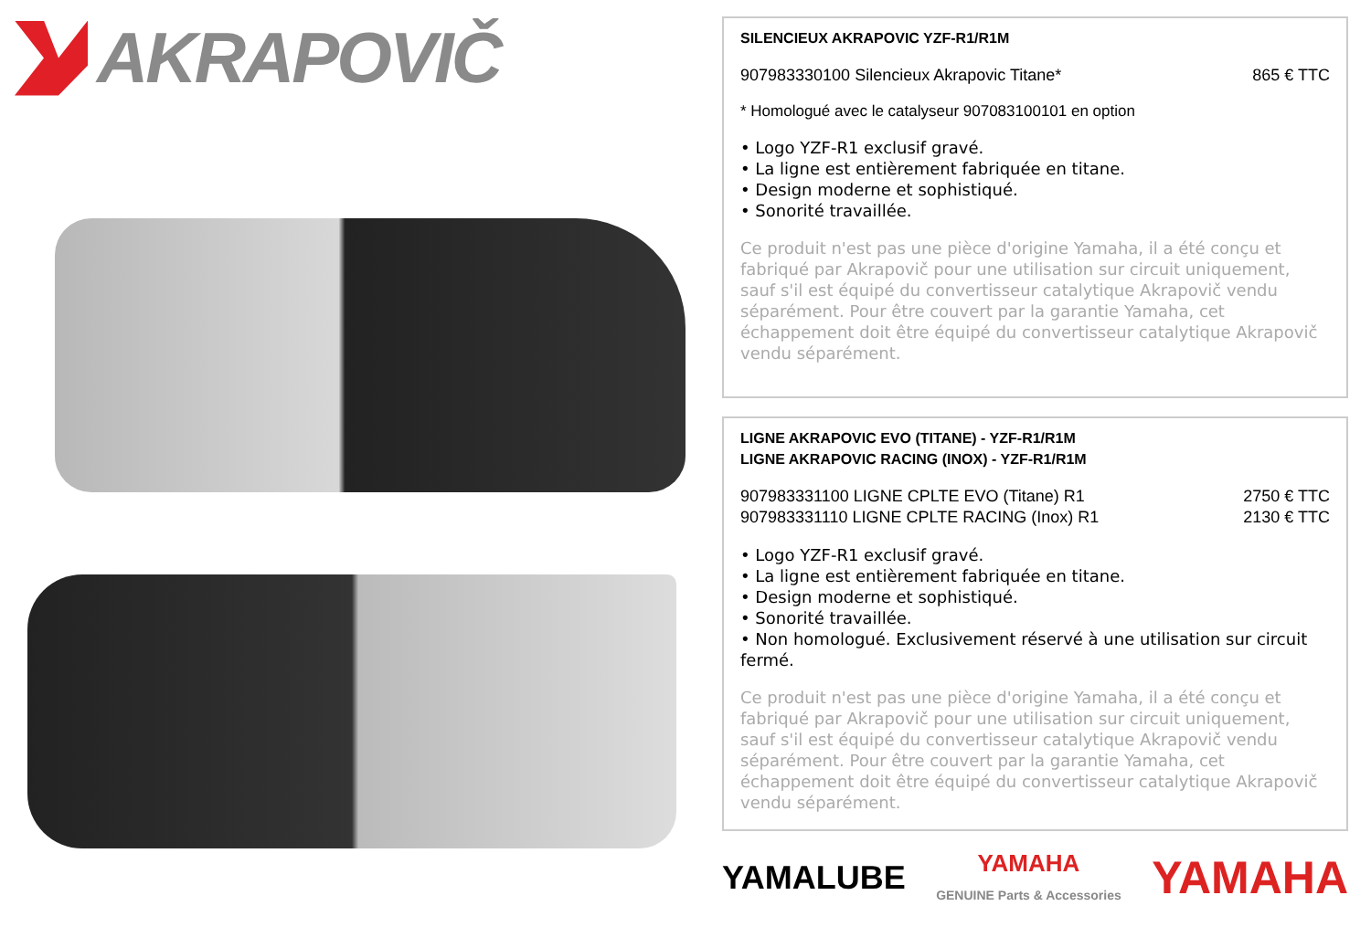AKRAPOVIČ
SILENCIEUX AKRAPOVIC YZF-R1/R1M
907983330100 Silencieux Akrapovic Titane* 865 € TTC
* Homologué avec le catalyseur 907083100101 en option
• Logo YZF-R1 exclusif gravé.
• La ligne est entièrement fabriquée en titane.
• Design moderne et sophistiqué.
• Sonorité travaillée.
Ce produit n'est pas une pièce d'origine Yamaha, il a été conçu et fabriqué par Akrapovič pour une utilisation sur circuit uniquement, sauf s'il est équipé du convertisseur catalytique Akrapovič vendu séparément. Pour être couvert par la garantie Yamaha, cet échappement doit être équipé du convertisseur catalytique Akrapovič vendu séparément.
LIGNE AKRAPOVIC EVO (TITANE) - YZF-R1/R1M
LIGNE AKRAPOVIC RACING (INOX) - YZF-R1/R1M
907983331100 LIGNE CPLTE EVO (Titane) R1 2750 € TTC
907983331110 LIGNE CPLTE RACING (Inox) R1 2130 € TTC
• Logo YZF-R1 exclusif gravé.
• La ligne est entièrement fabriquée en titane.
• Design moderne et sophistiqué.
• Sonorité travaillée.
• Non homologué. Exclusivement réservé à une utilisation sur circuit fermé.
Ce produit n'est pas une pièce d'origine Yamaha, il a été conçu et fabriqué par Akrapovič pour une utilisation sur circuit uniquement, sauf s'il est équipé du convertisseur catalytique Akrapovič vendu séparément. Pour être couvert par la garantie Yamaha, cet échappement doit être équipé du convertisseur catalytique Akrapovič vendu séparément.
YAMALUBE YAMAHA
GENUINE Parts & Accessories YAMAHA